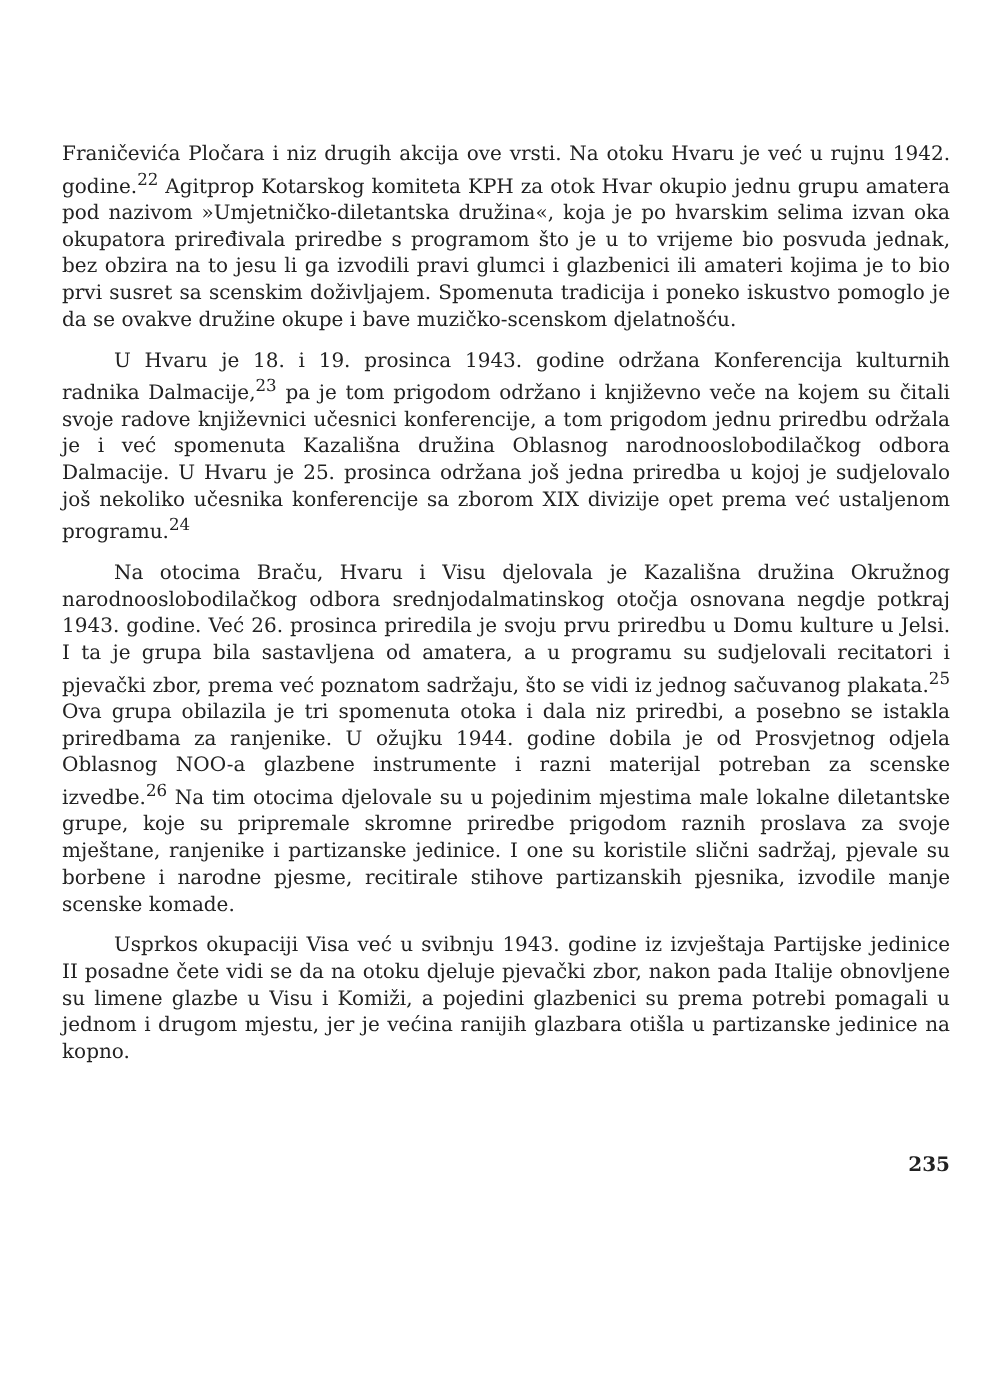Franičevića Pločara i niz drugih akcija ove vrsti. Na otoku Hvaru je već u rujnu 1942. godine.<sup>22</sup> Agitprop Kotarskog komiteta KPH za otok Hvar okupio jednu grupu amatera pod nazivom »Umjetničko-diletantska družina«, koja je po hvarskim selima izvan oka okupatora priređivala priredbe s programom što je u to vrijeme bio posvuda jednak, bez obzira na to jesu li ga izvodili pravi glumci i glazbenici ili amateri kojima je to bio prvi susret sa scenskim doživljajem. Spomenuta tradicija i poneko iskustvo pomoglo je da se ovakve družine okupe i bave muzičko-scenskom djelatnošću.
U Hvaru je 18. i 19. prosinca 1943. godine održana Konferencija kulturnih radnika Dalmacije,<sup>23</sup> pa je tom prigodom održano i književno veče na kojem su čitali svoje radove književnici učesnici konferencije, a tom prigodom jednu priredbu održala je i već spomenuta Kazališna družina Oblasnog narodnooslobodilačkog odbora Dalmacije. U Hvaru je 25. prosinca održana još jedna priredba u kojoj je sudjelovalo još nekoliko učesnika konferencije sa zborom XIX divizije opet prema već ustaljenom programu.<sup>24</sup>
Na otocima Braču, Hvaru i Visu djelovala je Kazališna družina Okružnog narodnooslobodilačkog odbora srednjodalmatinskog otočja osnovana negdje potkraj 1943. godine. Već 26. prosinca priredila je svoju prvu priredbu u Domu kulture u Jelsi. I ta je grupa bila sastavljena od amatera, a u programu su sudjelovali recitatori i pjevački zbor, prema već poznatom sadržaju, što se vidi iz jednog sačuvanog plakata.<sup>25</sup> Ova grupa obilazila je tri spomenuta otoka i dala niz priredbi, a posebno se istakla priredbama za ranjenike. U ožujku 1944. godine dobila je od Prosvjetnog odjela Oblasnog NOO-a glazbene instrumente i razni materijal potreban za scenske izvedbe.<sup>26</sup> Na tim otocima djelovale su u pojedinim mjestima male lokalne diletantske grupe, koje su pripremale skromne priredbe prigodom raznih proslava za svoje mještane, ranjenike i partizanske jedinice. I one su koristile slični sadržaj, pjevale su borbene i narodne pjesme, recitirale stihove partizanskih pjesnika, izvodile manje scenske komade.
Usprkos okupaciji Visa već u svibnju 1943. godine iz izvještaja Partijske jedinice II posadne čete vidi se da na otoku djeluje pjevački zbor, nakon pada Italije obnovljene su limene glazbe u Visu i Komiži, a pojedini glazbenici su prema potrebi pomagali u jednom i drugom mjestu, jer je većina ranijih glazbara otišla u partizanske jedinice na kopno.
235